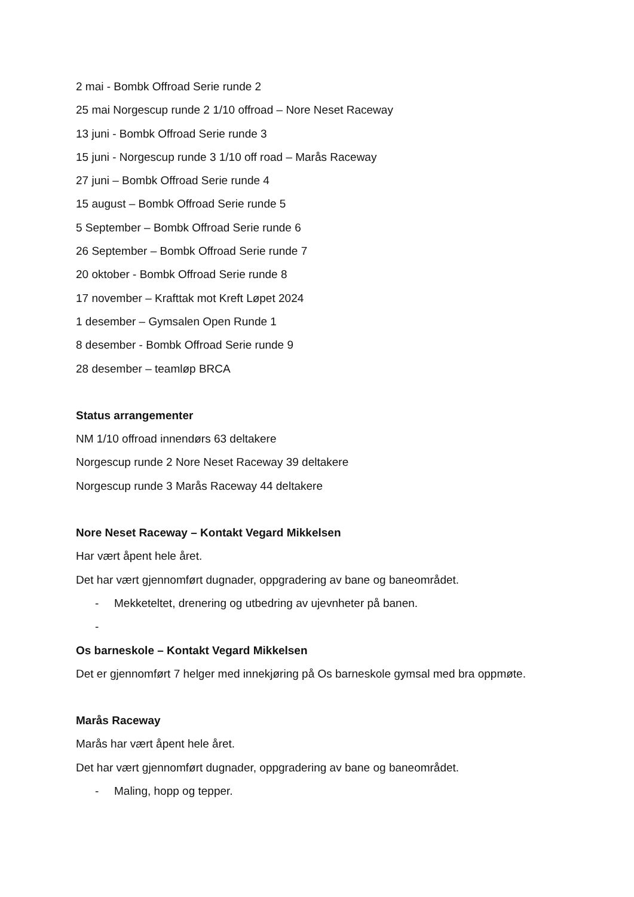2 mai - Bombk Offroad Serie runde 2
25 mai Norgescup runde 2 1/10 offroad – Nore Neset Raceway
13 juni - Bombk Offroad Serie runde 3
15 juni - Norgescup runde 3 1/10 off road – Marås Raceway
27 juni – Bombk Offroad Serie runde 4
15 august – Bombk Offroad Serie runde 5
5 September – Bombk Offroad Serie runde 6
26 September – Bombk Offroad Serie runde 7
20 oktober - Bombk Offroad Serie runde 8
17 november – Krafttak mot Kreft Løpet 2024
1 desember – Gymsalen Open Runde 1
8 desember - Bombk Offroad Serie runde 9
28 desember – teamløp BRCA
Status arrangementer
NM 1/10 offroad innendørs 63 deltakere
Norgescup runde 2 Nore Neset Raceway 39 deltakere
Norgescup runde 3 Marås Raceway 44 deltakere
Nore Neset Raceway – Kontakt Vegard Mikkelsen
Har vært åpent hele året.
Det har vært gjennomført dugnader, oppgradering av bane og baneområdet.
- Mekketeltet, drenering og utbedring av ujevnheter på banen.
-
Os barneskole – Kontakt Vegard Mikkelsen
Det er gjennomført 7 helger med innekjøring på Os barneskole gymsal med bra oppmøte.
Marås Raceway
Marås har vært åpent hele året.
Det har vært gjennomført dugnader, oppgradering av bane og baneområdet.
- Maling, hopp og tepper.